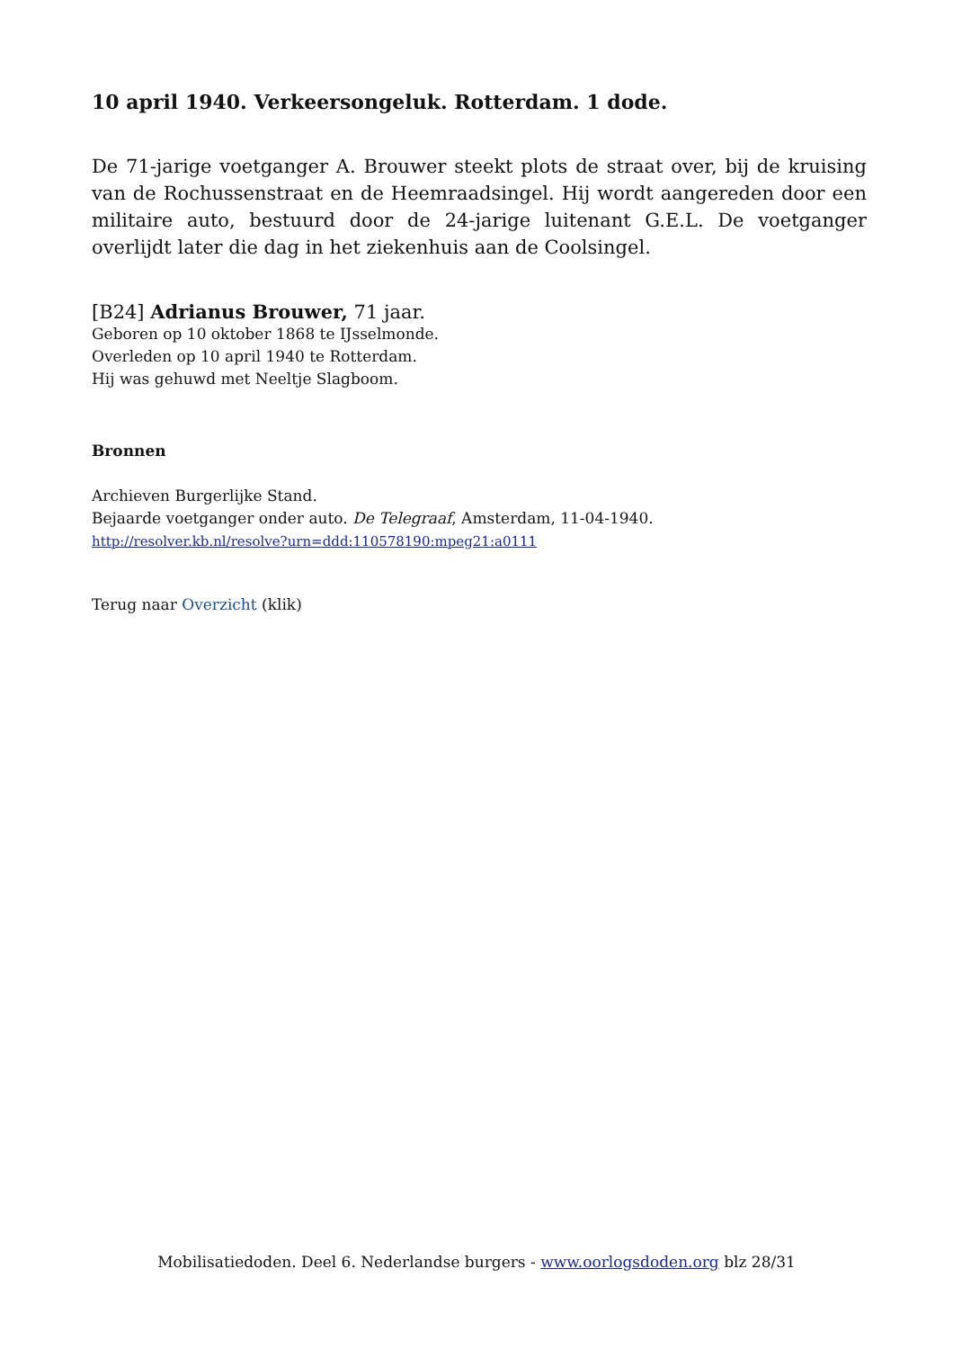10 april 1940. Verkeersongeluk. Rotterdam. 1 dode.
De 71-jarige voetganger A. Brouwer steekt plots de straat over, bij de kruising van de Rochussenstraat en de Heemraadsingel. Hij wordt aangereden door een militaire auto, bestuurd door de 24-jarige luitenant G.E.L. De voetganger overlijdt later die dag in het ziekenhuis aan de Coolsingel.
[B24] Adrianus Brouwer, 71 jaar.
Geboren op 10 oktober 1868 te IJsselmonde.
Overleden op 10 april 1940 te Rotterdam.
Hij was gehuwd met Neeltje Slagboom.
Bronnen
Archieven Burgerlijke Stand.
Bejaarde voetganger onder auto. De Telegraaf, Amsterdam, 11-04-1940.
http://resolver.kb.nl/resolve?urn=ddd:110578190:mpeg21:a0111
Terug naar Overzicht (klik)
Mobilisatiedoden. Deel 6. Nederlandse burgers - www.oorlogsdoden.org blz 28/31